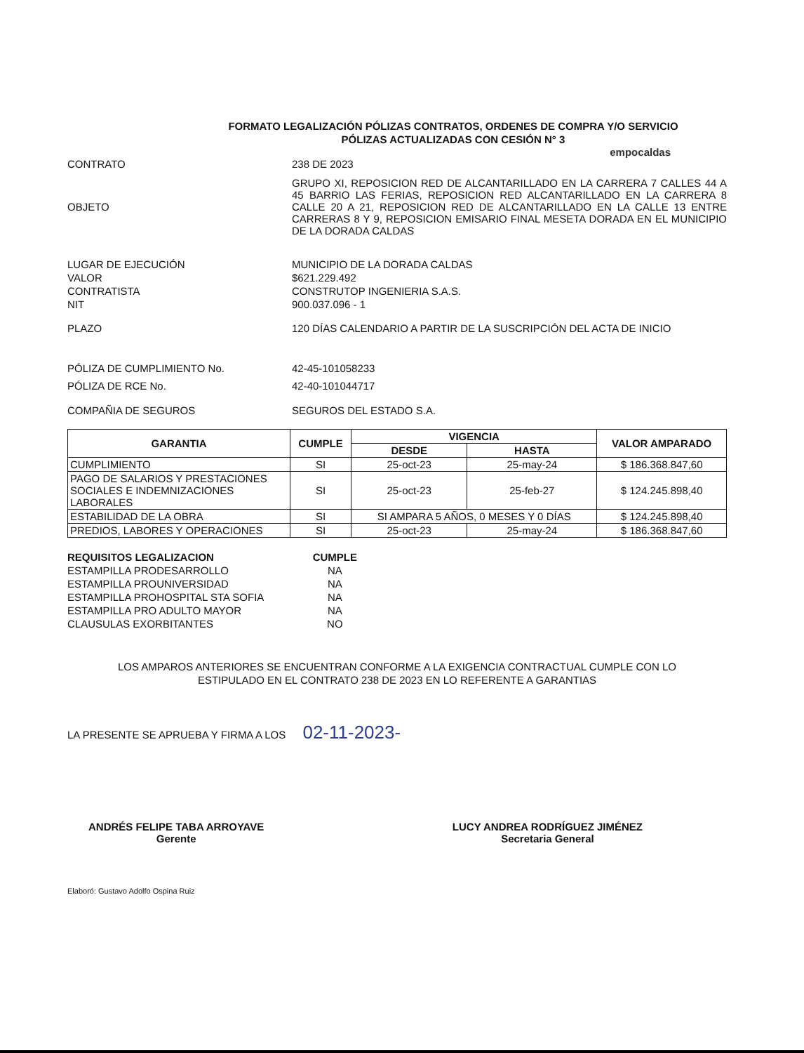FORMATO LEGALIZACIÓN PÓLIZAS CONTRATOS, ORDENES DE COMPRA Y/O SERVICIO
PÓLIZAS ACTUALIZADAS CON CESIÓN N° 3
empocaldas
CONTRATO 238 DE 2023
OBJETO
GRUPO XI, REPOSICION RED DE ALCANTARILLADO EN LA CARRERA 7 CALLES 44 A 45 BARRIO LAS FERIAS, REPOSICION RED ALCANTARILLADO EN LA CARRERA 8 CALLE 20 A 21, REPOSICION RED DE ALCANTARILLADO EN LA CALLE 13 ENTRE CARRERAS 8 Y 9, REPOSICION EMISARIO FINAL MESETA DORADA EN EL MUNICIPIO DE LA DORADA CALDAS
LUGAR DE EJECUCIÓN MUNICIPIO DE LA DORADA CALDAS
VALOR $621.229.492
CONTRATISTA CONSTRUTOP INGENIERIA S.A.S.
NIT 900.037.096 - 1
PLAZO 120 DÍAS CALENDARIO A PARTIR DE LA SUSCRIPCIÓN DEL ACTA DE INICIO
PÓLIZA DE CUMPLIMIENTO No. 42-45-101058233
PÓLIZA DE RCE No. 42-40-101044717
COMPAÑIA DE SEGUROS SEGUROS DEL ESTADO S.A.
| GARANTIA | CUMPLE | VIGENCIA | | VALOR AMPARADO |
| --- | --- | --- | --- | --- |
| | | DESDE | HASTA | |
| CUMPLIMIENTO | SI | 25-oct-23 | 25-may-24 | $ 186.368.847,60 |
| PAGO DE SALARIOS Y PRESTACIONES SOCIALES E INDEMNIZACIONES LABORALES | SI | 25-oct-23 | 25-feb-27 | $ 124.245.898,40 |
| ESTABILIDAD DE LA OBRA | SI | SI AMPARA 5 AÑOS, 0 MESES Y 0 DÍAS | | $ 124.245.898,40 |
| PREDIOS, LABORES Y OPERACIONES | SI | 25-oct-23 | 25-may-24 | $ 186.368.847,60 |
| REQUISITOS LEGALIZACION | CUMPLE |
| ESTAMPILLA PRODESARROLLO | NA |
| ESTAMPILLA PROUNIVERSIDAD | NA |
| ESTAMPILLA PROHOSPITAL STA SOFIA | NA |
| ESTAMPILLA PRO ADULTO MAYOR | NA |
| CLAUSULAS EXORBITANTES | NO |
LOS AMPAROS ANTERIORES SE ENCUENTRAN CONFORME A LA EXIGENCIA CONTRACTUAL CUMPLE CON LO
ESTIPULADO EN EL CONTRATO 238 DE 2023 EN LO REFERENTE A GARANTIAS
LA PRESENTE SE APRUEBA Y FIRMA A LOS 02-11-2023-
ANDRÉS FELIPE TABA ARROYAVE
Gerente
LUCY ANDREA RODRÍGUEZ JIMÉNEZ
Secretaria General
Elaboró: Gustavo Adolfo Ospina Ruiz